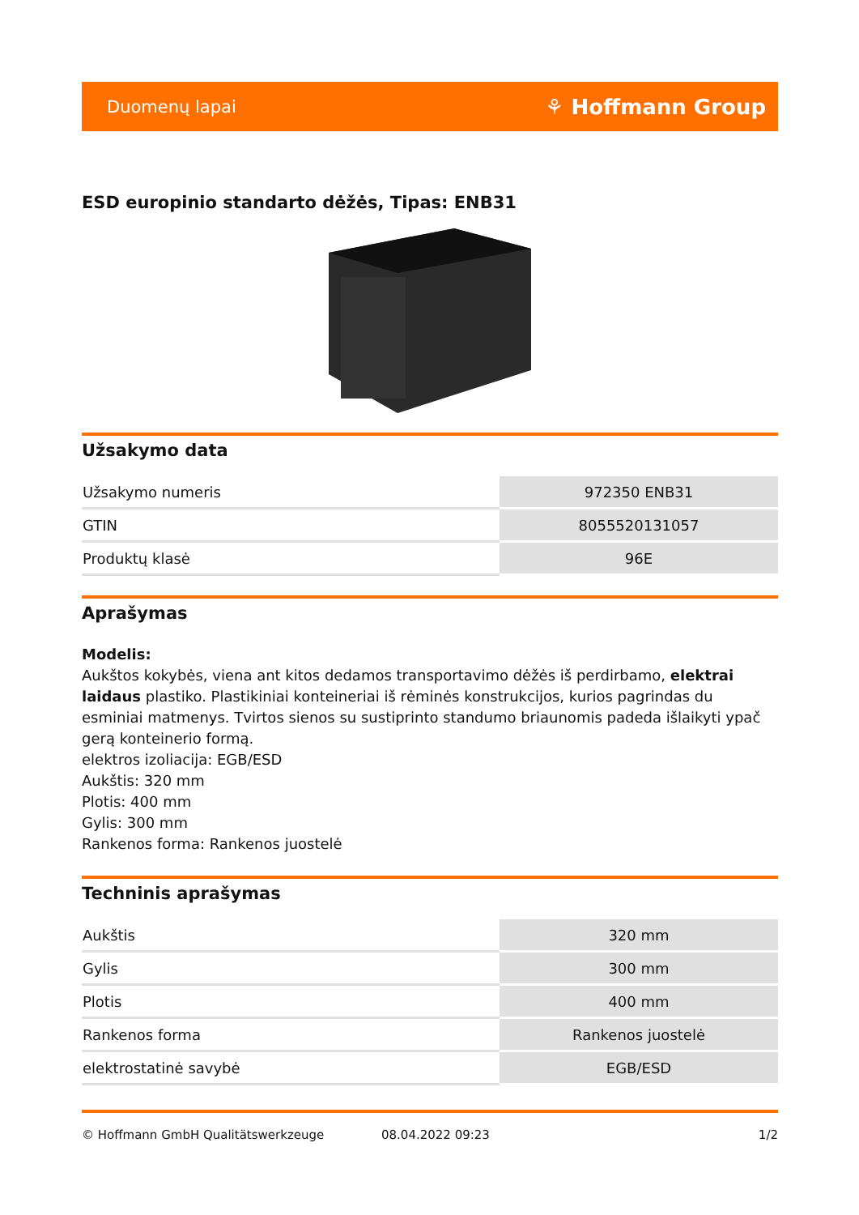Duomenų lapai ⚘ Hoffmann Group
ESD europinio standarto dėžės, Tipas: ENB31
Užsakymo data
| Užsakymo numeris | 972350 ENB31 |
| GTIN | 8055520131057 |
| Produktų klasė | 96E |
Aprašymas
Modelis:
Aukštos kokybės, viena ant kitos dedamos transportavimo dėžės iš perdirbamo, elektrai laidaus plastiko. Plastikiniai konteineriai iš rėminės konstrukcijos, kurios pagrindas du esminiai matmenys. Tvirtos sienos su sustiprinto standumo briaunomis padeda išlaikyti ypač gerą konteinerio formą.
elektros izoliacija: EGB/ESD
Aukštis: 320 mm
Plotis: 400 mm
Gylis: 300 mm
Rankenos forma: Rankenos juostelė
Techninis aprašymas
| Aukštis | 320 mm |
| Gylis | 300 mm |
| Plotis | 400 mm |
| Rankenos forma | Rankenos juostelė |
| elektrostatinė savybė | EGB/ESD |
© Hoffmann GmbH Qualitätswerkzeuge 08.04.2022 09:23 1/2